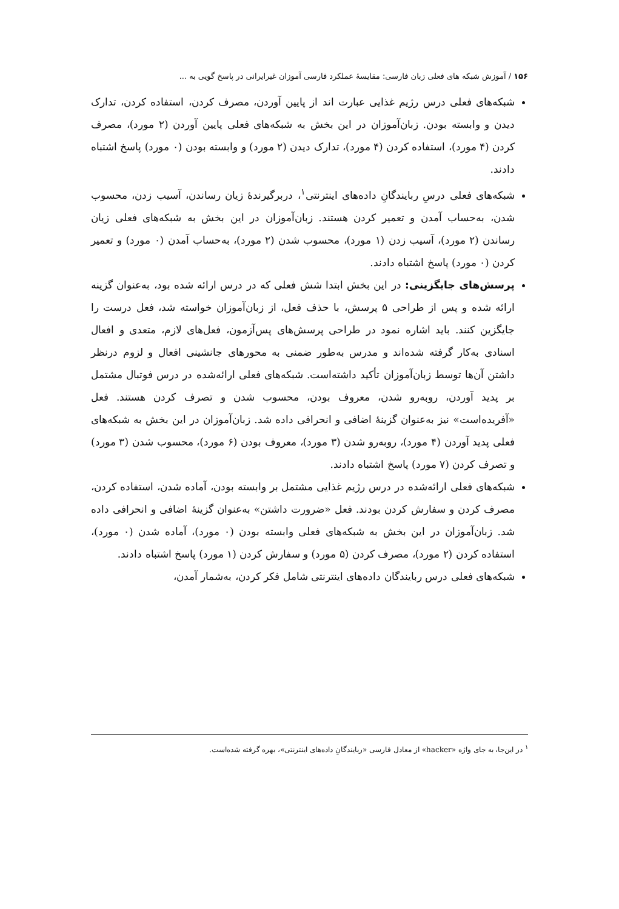۱۵۶ / آموزش شبکه های فعلی زبان فارسی: مقایسهٔ عملکرد فارسی آموزان غیرایرانی در پاسخ گویی به ...
شبکه‌های فعلی درس رژیم غذایی عبارت اند از پایین آوردن، مصرف کردن، استفاده کردن، تدارک دیدن و وابسته بودن. زبان‌آموزان در این بخش به شبکه‌های فعلی پایین آوردن (۲ مورد)، مصرف کردن (۴ مورد)، استفاده کردن (۴ مورد)، تدارک دیدن (۲ مورد) و وابسته بودن (۰ مورد) پاسخ اشتباه دادند.
شبکه‌های فعلی درسِ ربایندگانِ داده‌های اینترنتی<sup>۱</sup>، دربرگیرندهٔ زیان رساندن، آسیب زدن، محسوب شدن، به‌حساب آمدن و تعمیر کردن هستند. زبان‌آموزان در این بخش به شبکه‌های فعلی زیان رساندن (۲ مورد)، آسیب زدن (۱ مورد)، محسوب شدن (۲ مورد)، به‌حساب آمدن (۰ مورد) و تعمیر کردن (۰ مورد) پاسخ اشتباه دادند.
پرسش‌های جایگزینی: در این بخش ابتدا شش فعلی که در درس ارائه شده بود، به‌عنوان گزینه ارائه شده و پس از طراحی ۵ پرسش، با حذف فعل، از زبان‌آموزان خواسته شد، فعل درست را جایگزین کنند. باید اشاره نمود در طراحی پرسش‌های پس‌آزمون، فعل‌های لازم، متعدی و افعال اسنادی به‌کار گرفته شده‌اند و مدرس به‌طور ضمنی به محورهای جانشینی افعال و لزوم درنظر داشتن آن‌ها توسط زبان‌آموزان تأکید داشته‌است. شبکه‌های فعلی ارائه‌شده در درس فوتبال مشتمل بر پدید آوردن، روبه‌رو شدن، معروف بودن، محسوب شدن و تصرف کردن هستند. فعل «آفریده‌است» نیز به‌عنوان گزینهٔ اضافی و انحرافی داده شد. زبان‌آموزان در این بخش به شبکه‌های فعلی پدید آوردن (۴ مورد)، روبه‌رو شدن (۳ مورد)، معروف بودن (۶ مورد)، محسوب شدن (۳ مورد) و تصرف کردن (۷ مورد) پاسخ اشتباه دادند.
شبکه‌های فعلی ارائه‌شده در درس رژیم غذایی مشتمل بر وابسته بودن، آماده شدن، استفاده کردن، مصرف کردن و سفارش کردن بودند. فعل «ضرورت داشتن» به‌عنوان گزینهٔ اضافی و انحرافی داده شد. زبان‌آموزان در این بخش به شبکه‌های فعلی وابسته بودن (۰ مورد)، آماده شدن (۰ مورد)، استفاده کردن (۲ مورد)، مصرف کردن (۵ مورد) و سفارش کردن (۱ مورد) پاسخ اشتباه دادند.
شبکه‌های فعلی درس ربایندگان داده‌های اینترنتی شامل فکر کردن، به‌شمار آمدن،
<sup>۱</sup> در این‌جا، به جای واژه «hacker» از معادل فارسی «ربایندگانِ داده‌های اینترنتی»، بهره گرفته شده‌است.